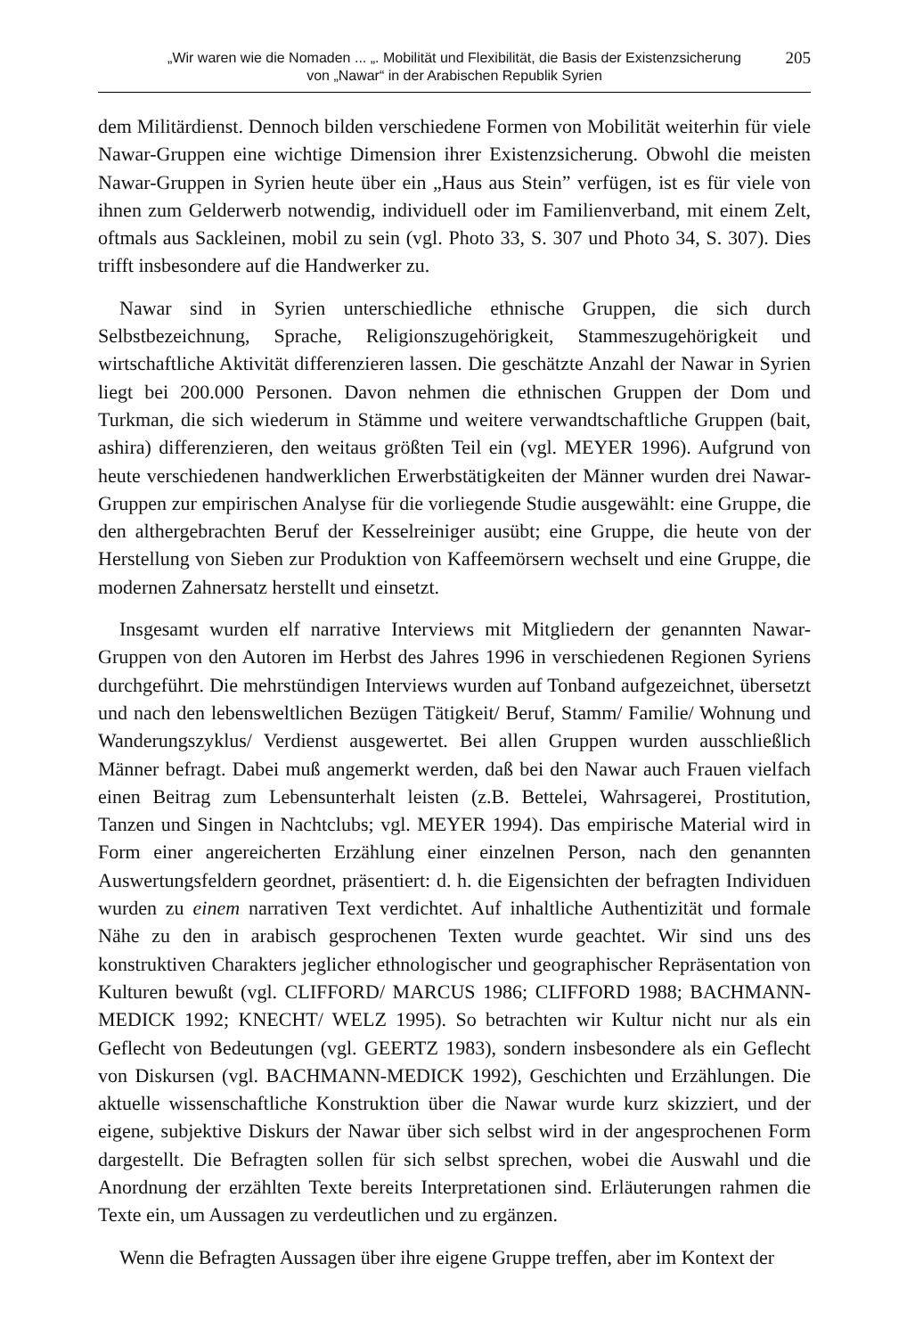„Wir waren wie die Nomaden ... „. Mobilität und Flexibilität, die Basis der Existenzsicherung
von „Nawar“ in der Arabischen Republik Syrien
205
dem Militärdienst. Dennoch bilden verschiedene Formen von Mobilität weiterhin für viele Nawar-Gruppen eine wichtige Dimension ihrer Existenzsicherung. Obwohl die meisten Nawar-Gruppen in Syrien heute über ein „Haus aus Stein” verfügen, ist es für viele von ihnen zum Gelderwerb notwendig, individuell oder im Familienverband, mit einem Zelt, oftmals aus Sackleinen, mobil zu sein (vgl. Photo 33, S. 307 und Photo 34, S. 307). Dies trifft insbesondere auf die Handwerker zu.
Nawar sind in Syrien unterschiedliche ethnische Gruppen, die sich durch Selbstbezeichnung, Sprache, Religionszugehörigkeit, Stammeszugehörigkeit und wirtschaftliche Aktivität differenzieren lassen. Die geschätzte Anzahl der Nawar in Syrien liegt bei 200.000 Personen. Davon nehmen die ethnischen Gruppen der Dom und Turkman, die sich wiederum in Stämme und weitere verwandtschaftliche Gruppen (bait, ashira) differenzieren, den weitaus größten Teil ein (vgl. MEYER 1996). Aufgrund von heute verschiedenen handwerklichen Erwerbstätigkeiten der Männer wurden drei Nawar-Gruppen zur empirischen Analyse für die vorliegende Studie ausgewählt: eine Gruppe, die den althergebrachten Beruf der Kesselreiniger ausübt; eine Gruppe, die heute von der Herstellung von Sieben zur Produktion von Kaffeemörsern wechselt und eine Gruppe, die modernen Zahnersatz herstellt und einsetzt.
Insgesamt wurden elf narrative Interviews mit Mitgliedern der genannten Nawar-Gruppen von den Autoren im Herbst des Jahres 1996 in verschiedenen Regionen Syriens durchgeführt. Die mehrstündigen Interviews wurden auf Tonband aufgezeichnet, übersetzt und nach den lebensweltlichen Bezügen Tätigkeit/ Beruf, Stamm/ Familie/ Wohnung und Wanderungszyklus/ Verdienst ausgewertet. Bei allen Gruppen wurden ausschließlich Männer befragt. Dabei muß angemerkt werden, daß bei den Nawar auch Frauen vielfach einen Beitrag zum Lebensunterhalt leisten (z.B. Bettelei, Wahrsagerei, Prostitution, Tanzen und Singen in Nachtclubs; vgl. MEYER 1994). Das empirische Material wird in Form einer angereicherten Erzählung einer einzelnen Person, nach den genannten Auswertungsfeldern geordnet, präsentiert: d. h. die Eigensichten der befragten Individuen wurden zu einem narrativen Text verdichtet. Auf inhaltliche Authentizität und formale Nähe zu den in arabisch gesprochenen Texten wurde geachtet. Wir sind uns des konstruktiven Charakters jeglicher ethnologischer und geographischer Repräsentation von Kulturen bewußt (vgl. CLIFFORD/ MARCUS 1986; CLIFFORD 1988; BACHMANN-MEDICK 1992; KNECHT/ WELZ 1995). So betrachten wir Kultur nicht nur als ein Geflecht von Bedeutungen (vgl. GEERTZ 1983), sondern insbesondere als ein Geflecht von Diskursen (vgl. BACHMANN-MEDICK 1992), Geschichten und Erzählungen. Die aktuelle wissenschaftliche Konstruktion über die Nawar wurde kurz skizziert, und der eigene, subjektive Diskurs der Nawar über sich selbst wird in der angesprochenen Form dargestellt. Die Befragten sollen für sich selbst sprechen, wobei die Auswahl und die Anordnung der erzählten Texte bereits Interpretationen sind. Erläuterungen rahmen die Texte ein, um Aussagen zu verdeutlichen und zu ergänzen.
Wenn die Befragten Aussagen über ihre eigene Gruppe treffen, aber im Kontext der